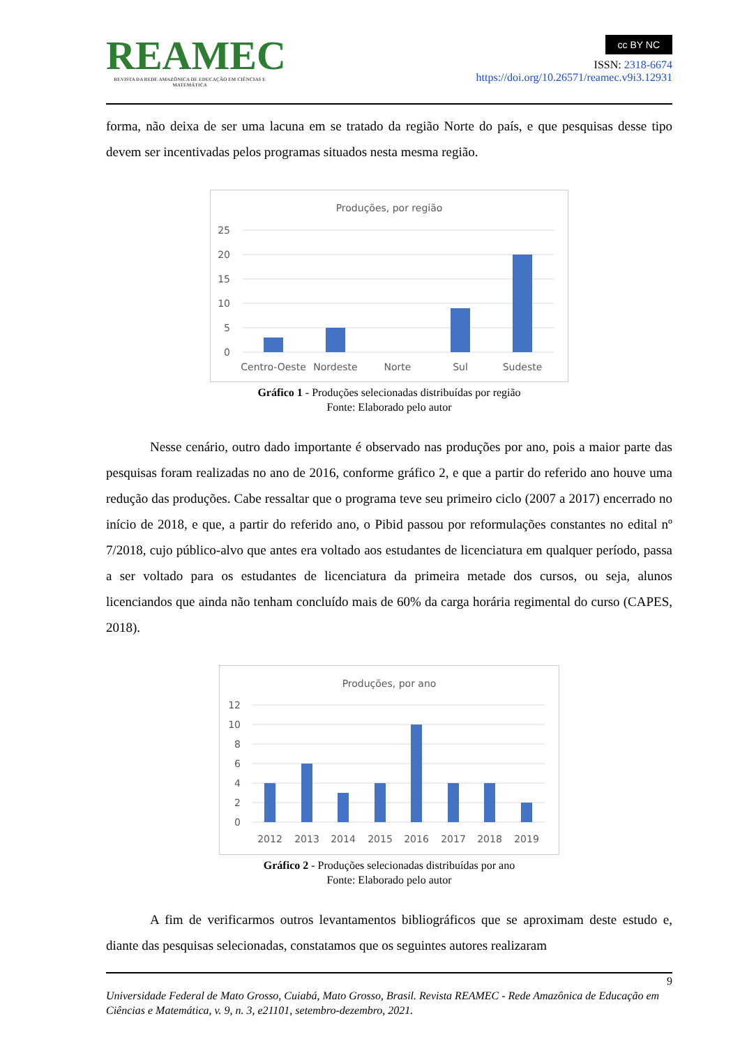REAMEC
REVISTA DA REDE AMAZÔNICA DE EDUCAÇÃO EM CIÊNCIAS E MATEMÁTICA
cc BY NC
ISSN: 2318-6674
https://doi.org/10.26571/reamec.v9i3.12931
forma, não deixa de ser uma lacuna em se tratado da região Norte do país, e que pesquisas desse tipo devem ser incentivadas pelos programas situados nesta mesma região.
Produções, por região
25
20
15
10
5
0
Centro-Oeste
Nordeste
Norte
Sul
Sudeste
Gráfico 1 - Produções selecionadas distribuídas por região
Fonte: Elaborado pelo autor
Nesse cenário, outro dado importante é observado nas produções por ano, pois a maior parte das pesquisas foram realizadas no ano de 2016, conforme gráfico 2, e que a partir do referido ano houve uma redução das produções. Cabe ressaltar que o programa teve seu primeiro ciclo (2007 a 2017) encerrado no início de 2018, e que, a partir do referido ano, o Pibid passou por reformulações constantes no edital nº 7/2018, cujo público-alvo que antes era voltado aos estudantes de licenciatura em qualquer período, passa a ser voltado para os estudantes de licenciatura da primeira metade dos cursos, ou seja, alunos licenciandos que ainda não tenham concluído mais de 60% da carga horária regimental do curso (CAPES, 2018).
Produções, por ano
12
10
8
6
4
2
0
2012
2013
2014
2015
2016
2017
2018
2019
Gráfico 2 - Produções selecionadas distribuídas por ano
Fonte: Elaborado pelo autor
A fim de verificarmos outros levantamentos bibliográficos que se aproximam deste estudo e, diante das pesquisas selecionadas, constatamos que os seguintes autores realizaram
9
Universidade Federal de Mato Grosso, Cuiabá, Mato Grosso, Brasil. Revista REAMEC - Rede Amazônica de Educação em Ciências e Matemática, v. 9, n. 3, e21101, setembro-dezembro, 2021.